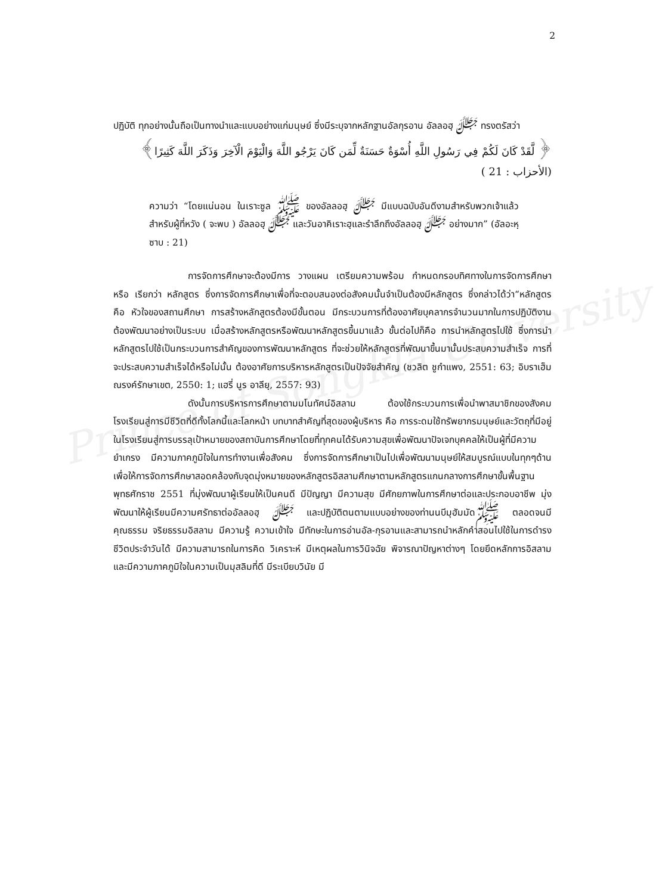Prince of Songkla University
2
ปฏิบัติ ทุกอย่างนั้นถือเป็นทางนำและแบบอย่างแก่มนุษย์ ซึ่งมีระบุจากหลักฐานอัลกุรอาน อัลลอฮฺ ﷻ ทรงตรัสว่า
﴿ لَّقَدْ كَانَ لَكُمْ فِي رَسُولِ اللَّهِ أُسْوَةٌ حَسَنَةٌ لِّمَن كَانَ يَرْجُو اللَّهَ وَالْيَوْمَ الْآخِرَ وَذَكَرَ اللَّهَ كَثِيرًا﴾
(الأحزاب : 21 )
ความว่า “โดยแน่นอน ในเราะซูล ﷺ ของอัลลอฮฺ ﷻ มีแบบฉบับอันดีงามสำหรับพวกเจ้าแล้วสำหรับผู้ที่หวัง ( จะพบ ) อัลลอฮฺ ﷻ และวันอาคิเราะฮฺและรำลึกถึงอัลลอฮฺ ﷻ อย่างมาก” (อัลอะหฺซาบ : 21)
การจัดการศึกษาจะต้องมีการ วางแผน เตรียมความพร้อม กำหนดกรอบทิศทางในการจัดการศึกษา หรือ เรียกว่า หลักสูตร ซึ่งการจัดการศึกษาเพื่อที่จะตอบสนองต่อสังคมนั้นจำเป็นต้องมีหลักสูตร ซึ่งกล่าวได้ว่า“หลักสูตร คือ หัวใจของสถานศึกษา การสร้างหลักสูตรต้องมีขั้นตอน มีกระบวนการที่ต้องอาศัยบุคลากรจำนวนมากในการปฏิบัติงาน ต้องพัฒนาอย่างเป็นระบบ เมื่อสร้างหลักสูตรหรือพัฒนาหลักสูตรขึ้นมาแล้ว ขั้นต่อไปก็คือ การนำหลักสูตรไปใช้ ซึ่งการนำหลักสูตรไปใช้เป็นกระบวนการสำคัญของการพัฒนาหลักสูตร ที่จะช่วยให้หลักสูตรที่พัฒนาขึ้นมานั้นประสบความสำเร็จ การที่จะประสบความสำเร็จได้หรือไม่นั้น ต้องอาศัยการบริหารหลักสูตรเป็นปัจจัยสำคัญ (ชวลิต ชูกำแพง, 2551: 63; อิบราเฮ็ม ณรงค์รักษาเขต, 2550: 1; แฮรี่ นูร อาลียฺ, 2557: 93)
ดังนั้นการบริหารการศึกษาตามมโนทัศน์อิสลาม ต้องใช้กระบวนการเพื่อนำพาสมาชิกของสังคมโรงเรียนสู่การมีชีวิตที่ดีทั้งโลกนี้และโลกหน้า บทบาทสำคัญที่สุดของผู้บริหาร คือ การระดมใช้ทรัพยากรมนุษย์และวัตถุที่มีอยู่ในโรงเรียนสู่การบรรลุเป้าหมายของสถาบันการศึกษาโดยที่ทุกคนได้รับความสุขเพื่อพัฒนาปัจเจกบุคคลให้เป็นผู้ที่มีความยำเกรง มีความภาคภูมิใจในการทำงานเพื่อสังคม ซึ่งการจัดการศึกษาเป็นไปเพื่อพัฒนามนุษย์ให้สมบูรณ์แบบในทุกๆด้าน เพื่อให้การจัดการศึกษาสอดคล้องกับจุดมุ่งหมายของหลักสูตรอิสลามศึกษาตามหลักสูตรแกนกลางการศึกษาขั้นพื้นฐาน พุทธศักราช 2551 ที่มุ่งพัฒนาผู้เรียนให้เป็นคนดี มีปัญญา มีความสุข มีศักยภาพในการศึกษาต่อและประกอบอาชีพ มุ่งพัฒนาให้ผู้เรียนมีความศรัทธาต่ออัลลอฮฺ ﷻ และปฏิบัติตนตามแบบอย่างของท่านนบีมุฮัมมัดﷺ ตลอดจนมีคุณธรรม จริยธรรมอิสลาม มีความรู้ ความเข้าใจ มีทักษะในการอ่านอัล-กุรอานและสามารถนำหลักคำสอนไปใช้ในการดำรงชีวิตประจำวันได้ มีความสามารถในการคิด วิเคราะห์ มีเหตุผลในการวินิจฉัย พิจารณาปัญหาต่างๆ โดยยึดหลักการอิสลาม และมีความภาคภูมิใจในความเป็นมุสลิมที่ดี มีระเบียบวินัย มี